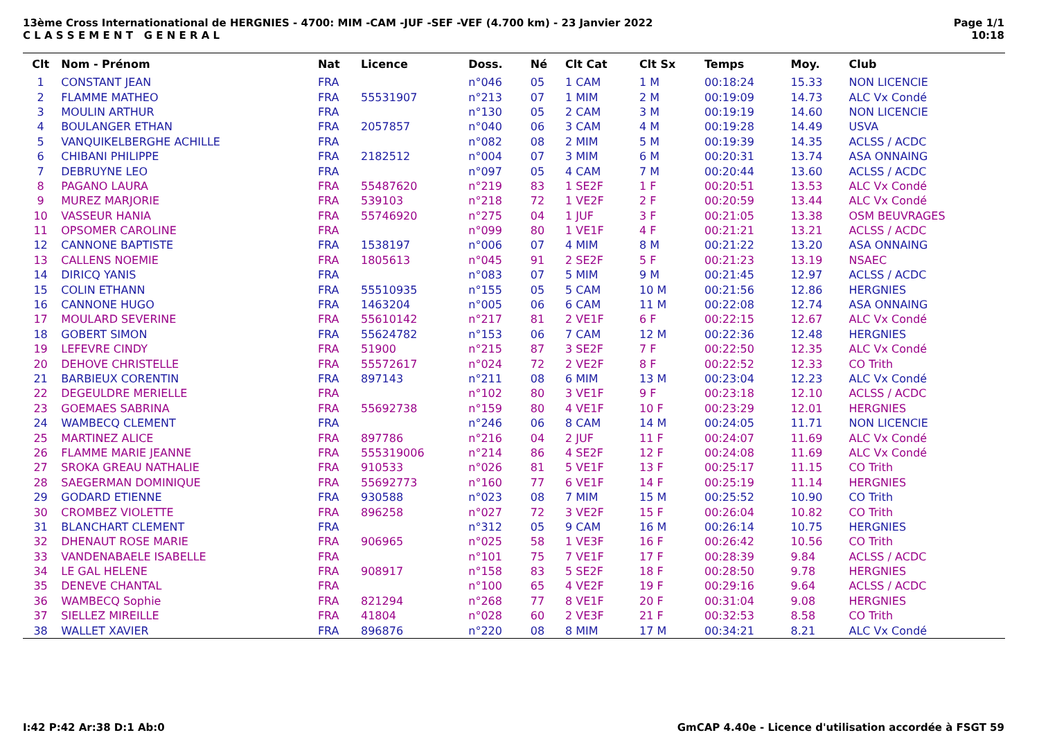13ème Cross Internationational de HERGNIES - 4700: MIM -CAM -JUF -SEF -VEF (4.700 km) - 23 Janvier 2022
C L A S S E M E N T G E N E R A L
Page 1/1
10:18
| Clt | Nom - Prénom | Nat | Licence | Doss. | Né | Clt Cat | Clt Sx | Temps | Moy. | Club |
| --- | --- | --- | --- | --- | --- | --- | --- | --- | --- | --- |
| 1 | CONSTANT JEAN | FRA | | n°046 | 05 | 1 CAM | 1 M | 00:18:24 | 15.33 | NON LICENCIE |
| 2 | FLAMME MATHEO | FRA | 55531907 | n°213 | 07 | 1 MIM | 2 M | 00:19:09 | 14.73 | ALC Vx Condé |
| 3 | MOULIN ARTHUR | FRA | | n°130 | 05 | 2 CAM | 3 M | 00:19:19 | 14.60 | NON LICENCIE |
| 4 | BOULANGER ETHAN | FRA | 2057857 | n°040 | 06 | 3 CAM | 4 M | 00:19:28 | 14.49 | USVA |
| 5 | VANQUIKELBERGHE ACHILLE | FRA | | n°082 | 08 | 2 MIM | 5 M | 00:19:39 | 14.35 | ACLSS / ACDC |
| 6 | CHIBANI PHILIPPE | FRA | 2182512 | n°004 | 07 | 3 MIM | 6 M | 00:20:31 | 13.74 | ASA ONNAING |
| 7 | DEBRUYNE LEO | FRA | | n°097 | 05 | 4 CAM | 7 M | 00:20:44 | 13.60 | ACLSS / ACDC |
| 8 | PAGANO LAURA | FRA | 55487620 | n°219 | 83 | 1 SE2F | 1 F | 00:20:51 | 13.53 | ALC Vx Condé |
| 9 | MUREZ MARJORIE | FRA | 539103 | n°218 | 72 | 1 VE2F | 2 F | 00:20:59 | 13.44 | ALC Vx Condé |
| 10 | VASSEUR HANIA | FRA | 55746920 | n°275 | 04 | 1 JUF | 3 F | 00:21:05 | 13.38 | OSM BEUVRAGES |
| 11 | OPSOMER CAROLINE | FRA | | n°099 | 80 | 1 VE1F | 4 F | 00:21:21 | 13.21 | ACLSS / ACDC |
| 12 | CANNONE BAPTISTE | FRA | 1538197 | n°006 | 07 | 4 MIM | 8 M | 00:21:22 | 13.20 | ASA ONNAING |
| 13 | CALLENS NOEMIE | FRA | 1805613 | n°045 | 91 | 2 SE2F | 5 F | 00:21:23 | 13.19 | NSAEC |
| 14 | DIRICQ YANIS | FRA | | n°083 | 07 | 5 MIM | 9 M | 00:21:45 | 12.97 | ACLSS / ACDC |
| 15 | COLIN ETHANN | FRA | 55510935 | n°155 | 05 | 5 CAM | 10 M | 00:21:56 | 12.86 | HERGNIES |
| 16 | CANNONE HUGO | FRA | 1463204 | n°005 | 06 | 6 CAM | 11 M | 00:22:08 | 12.74 | ASA ONNAING |
| 17 | MOULARD SEVERINE | FRA | 55610142 | n°217 | 81 | 2 VE1F | 6 F | 00:22:15 | 12.67 | ALC Vx Condé |
| 18 | GOBERT SIMON | FRA | 55624782 | n°153 | 06 | 7 CAM | 12 M | 00:22:36 | 12.48 | HERGNIES |
| 19 | LEFEVRE CINDY | FRA | 51900 | n°215 | 87 | 3 SE2F | 7 F | 00:22:50 | 12.35 | ALC Vx Condé |
| 20 | DEHOVE CHRISTELLE | FRA | 55572617 | n°024 | 72 | 2 VE2F | 8 F | 00:22:52 | 12.33 | CO Trith |
| 21 | BARBIEUX CORENTIN | FRA | 897143 | n°211 | 08 | 6 MIM | 13 M | 00:23:04 | 12.23 | ALC Vx Condé |
| 22 | DEGEULDRE MERIELLE | FRA | | n°102 | 80 | 3 VE1F | 9 F | 00:23:18 | 12.10 | ACLSS / ACDC |
| 23 | GOEMAES SABRINA | FRA | 55692738 | n°159 | 80 | 4 VE1F | 10 F | 00:23:29 | 12.01 | HERGNIES |
| 24 | WAMBECQ CLEMENT | FRA | | n°246 | 06 | 8 CAM | 14 M | 00:24:05 | 11.71 | NON LICENCIE |
| 25 | MARTINEZ ALICE | FRA | 897786 | n°216 | 04 | 2 JUF | 11 F | 00:24:07 | 11.69 | ALC Vx Condé |
| 26 | FLAMME MARIE JEANNE | FRA | 555319006 | n°214 | 86 | 4 SE2F | 12 F | 00:24:08 | 11.69 | ALC Vx Condé |
| 27 | SROKA GREAU NATHALIE | FRA | 910533 | n°026 | 81 | 5 VE1F | 13 F | 00:25:17 | 11.15 | CO Trith |
| 28 | SAEGERMAN DOMINIQUE | FRA | 55692773 | n°160 | 77 | 6 VE1F | 14 F | 00:25:19 | 11.14 | HERGNIES |
| 29 | GODARD ETIENNE | FRA | 930588 | n°023 | 08 | 7 MIM | 15 M | 00:25:52 | 10.90 | CO Trith |
| 30 | CROMBEZ VIOLETTE | FRA | 896258 | n°027 | 72 | 3 VE2F | 15 F | 00:26:04 | 10.82 | CO Trith |
| 31 | BLANCHART CLEMENT | FRA | | n°312 | 05 | 9 CAM | 16 M | 00:26:14 | 10.75 | HERGNIES |
| 32 | DHENAUT ROSE MARIE | FRA | 906965 | n°025 | 58 | 1 VE3F | 16 F | 00:26:42 | 10.56 | CO Trith |
| 33 | VANDENABAELE ISABELLE | FRA | | n°101 | 75 | 7 VE1F | 17 F | 00:28:39 | 9.84 | ACLSS / ACDC |
| 34 | LE GAL HELENE | FRA | 908917 | n°158 | 83 | 5 SE2F | 18 F | 00:28:50 | 9.78 | HERGNIES |
| 35 | DENEVE CHANTAL | FRA | | n°100 | 65 | 4 VE2F | 19 F | 00:29:16 | 9.64 | ACLSS / ACDC |
| 36 | WAMBECQ Sophie | FRA | 821294 | n°268 | 77 | 8 VE1F | 20 F | 00:31:04 | 9.08 | HERGNIES |
| 37 | SIELLEZ MIREILLE | FRA | 41804 | n°028 | 60 | 2 VE3F | 21 F | 00:32:53 | 8.58 | CO Trith |
| 38 | WALLET XAVIER | FRA | 896876 | n°220 | 08 | 8 MIM | 17 M | 00:34:21 | 8.21 | ALC Vx Condé |
I:42 P:42 Ar:38 D:1 Ab:0 GmCAP 4.40e - Licence d'utilisation accordée à FSGT 59